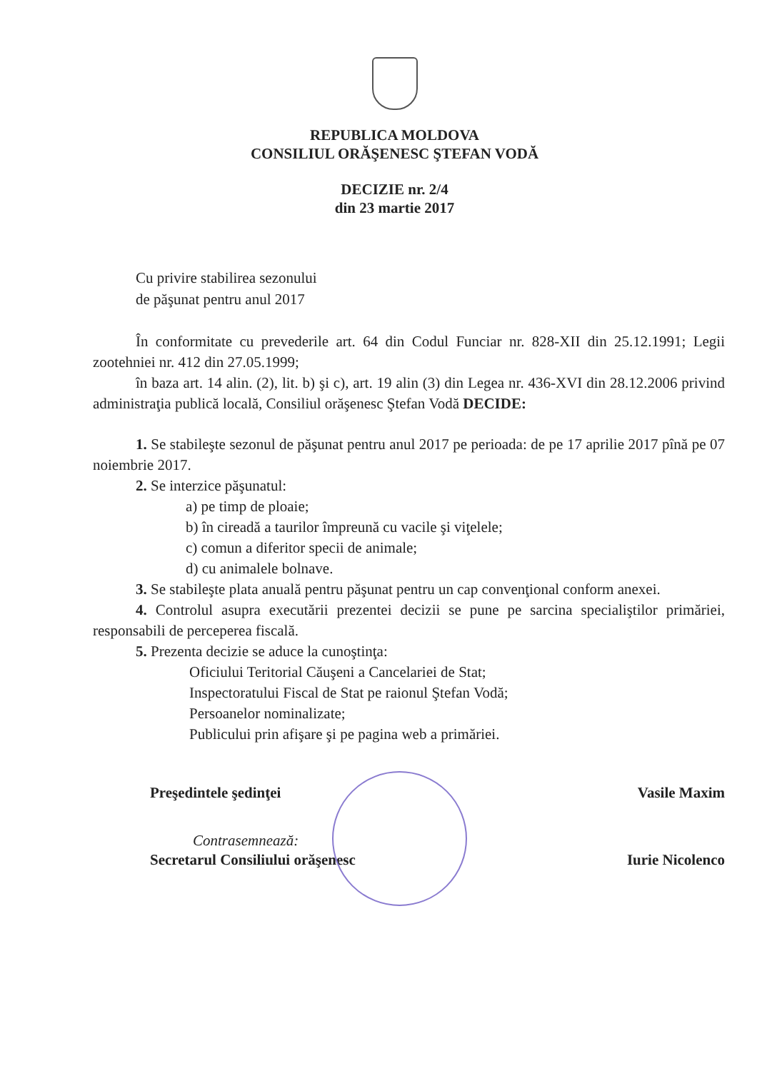REPUBLICA MOLDOVA
CONSILIUL ORĂŞENESC ŞTEFAN VODĂ
DECIZIE nr. 2/4
din 23 martie 2017
Cu privire stabilirea sezonului
de păşunat pentru anul 2017
În conformitate cu prevederile art. 64 din Codul Funciar nr. 828-XII din 25.12.1991; Legii zootehniei nr. 412 din 27.05.1999;
în baza art. 14 alin. (2), lit. b) şi c), art. 19 alin (3) din Legea nr. 436-XVI din 28.12.2006 privind administraţia publică locală, Consiliul orăşenesc Ştefan Vodă DECIDE:
1. Se stabileşte sezonul de păşunat pentru anul 2017 pe perioada: de pe 17 aprilie 2017 pînă pe 07 noiembrie 2017.
2. Se interzice păşunatul:
a) pe timp de ploaie;
b) în cireadă a taurilor împreună cu vacile şi viţelele;
c) comun a diferitor specii de animale;
d) cu animalele bolnave.
3. Se stabileşte plata anuală pentru păşunat pentru un cap convenţional conform anexei.
4. Controlul asupra executării prezentei decizii se pune pe sarcina specialiştilor primăriei, responsabili de perceperea fiscală.
5. Prezenta decizie se aduce la cunoştinţa:
Oficiului Teritorial Căuşeni a Cancelariei de Stat;
Inspectoratului Fiscal de Stat pe raionul Ştefan Vodă;
Persoanelor nominalizate;
Publicului prin afişare şi pe pagina web a primăriei.
Preşedintele şedinţei Vasile Maxim
Contrasemnează:
Secretarul Consiliului orăşenesc Iurie Nicolenco